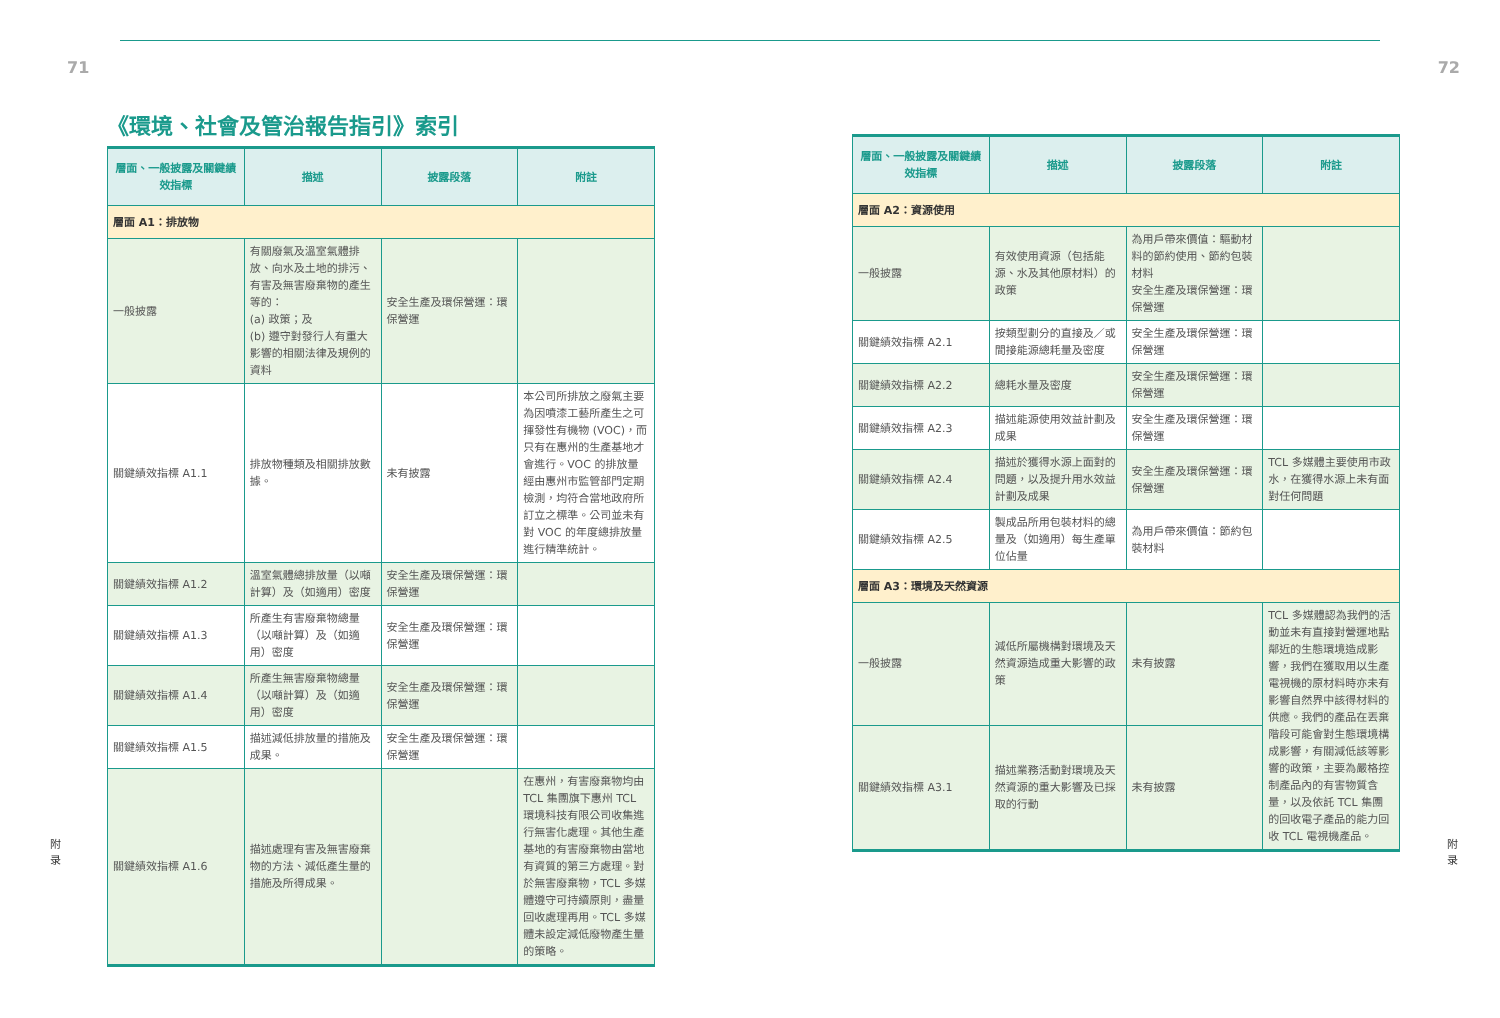附录
附录
71
《環境、社會及管治報告指引》索引
| 層面、一般披露及關鍵績效指標 | 描述 | 披露段落 | 附註 |
| --- | --- | --- | --- |
| 層面 A1：排放物 | | | |
| 一般披露 | 有關廢氣及溫室氣體排放、向水及土地的排污、有害及無害廢棄物的產生等的： (a) 政策；及 (b) 遵守對發行人有重大影響的相關法律及規例的資料 | 安全生產及環保營運：環保營運 | |
| 關鍵績效指標 A1.1 | 排放物種類及相關排放數據。 | 未有披露 | 本公司所排放之廢氣主要為因噴漆工藝所產生之可揮發性有機物 (VOC)，而只有在惠州的生產基地才會進行。VOC 的排放量經由惠州市監管部門定期檢測，均符合當地政府所訂立之標準。公司並未有對 VOC 的年度總排放量進行精準統計。 |
| 關鍵績效指標 A1.2 | 溫室氣體總排放量（以噸計算）及（如適用）密度 | 安全生產及環保營運：環保營運 | |
| 關鍵績效指標 A1.3 | 所產生有害廢棄物總量（以噸計算）及（如適用）密度 | 安全生產及環保營運：環保營運 | |
| 關鍵績效指標 A1.4 | 所產生無害廢棄物總量（以噸計算）及（如適用）密度 | 安全生產及環保營運：環保營運 | |
| 關鍵績效指標 A1.5 | 描述減低排放量的措施及成果。 | 安全生產及環保營運：環保營運 | |
| 關鍵績效指標 A1.6 | 描述處理有害及無害廢棄物的方法、減低產生量的措施及所得成果。 | | 在惠州，有害廢棄物均由 TCL 集團旗下惠州 TCL 環境科技有限公司收集進行無害化處理。其他生產基地的有害廢棄物由當地有資質的第三方處理。對於無害廢棄物，TCL 多媒體遵守可持續原則，盡量回收處理再用。TCL 多媒體未設定減低廢物產生量的策略。 |
72
| 層面、一般披露及關鍵績效指標 | 描述 | 披露段落 | 附註 |
| --- | --- | --- | --- |
| 層面 A2：資源使用 | | | |
| 一般披露 | 有效使用資源（包括能源、水及其他原材料）的政策 | 為用戶帶來價值：驅動材料的節約使用、節約包裝材料 安全生產及環保營運：環保營運 | |
| 關鍵績效指標 A2.1 | 按類型劃分的直接及／或間接能源總耗量及密度 | 安全生產及環保營運：環保營運 | |
| 關鍵績效指標 A2.2 | 總耗水量及密度 | 安全生產及環保營運：環保營運 | |
| 關鍵績效指標 A2.3 | 描述能源使用效益計劃及成果 | 安全生產及環保營運：環保營運 | |
| 關鍵績效指標 A2.4 | 描述於獲得水源上面對的問題，以及提升用水效益計劃及成果 | 安全生產及環保營運：環保營運 | TCL 多媒體主要使用市政水，在獲得水源上未有面對任何問題 |
| 關鍵績效指標 A2.5 | 製成品所用包裝材料的總量及（如適用）每生產單位佔量 | 為用戶帶來價值：節約包裝材料 | |
| 層面 A3：環境及天然資源 | | | |
| 一般披露 | 減低所屬機構對環境及天然資源造成重大影響的政策 | 未有披露 | TCL 多媒體認為我們的活動並未有直接對營運地點鄰近的生態環境造成影響，我們在獲取用以生產電視機的原材料時亦未有影響自然界中該得材料的供應。我們的產品在丟棄階段可能會對生態環境構成影響，有關減低該等影響的政策，主要為嚴格控制產品內的有害物質含量，以及依託 TCL 集團的回收電子產品的能力回收 TCL 電視機產品。 |
| 關鍵績效指標 A3.1 | 描述業務活動對環境及天然資源的重大影響及已採取的行動 | 未有披露 | |